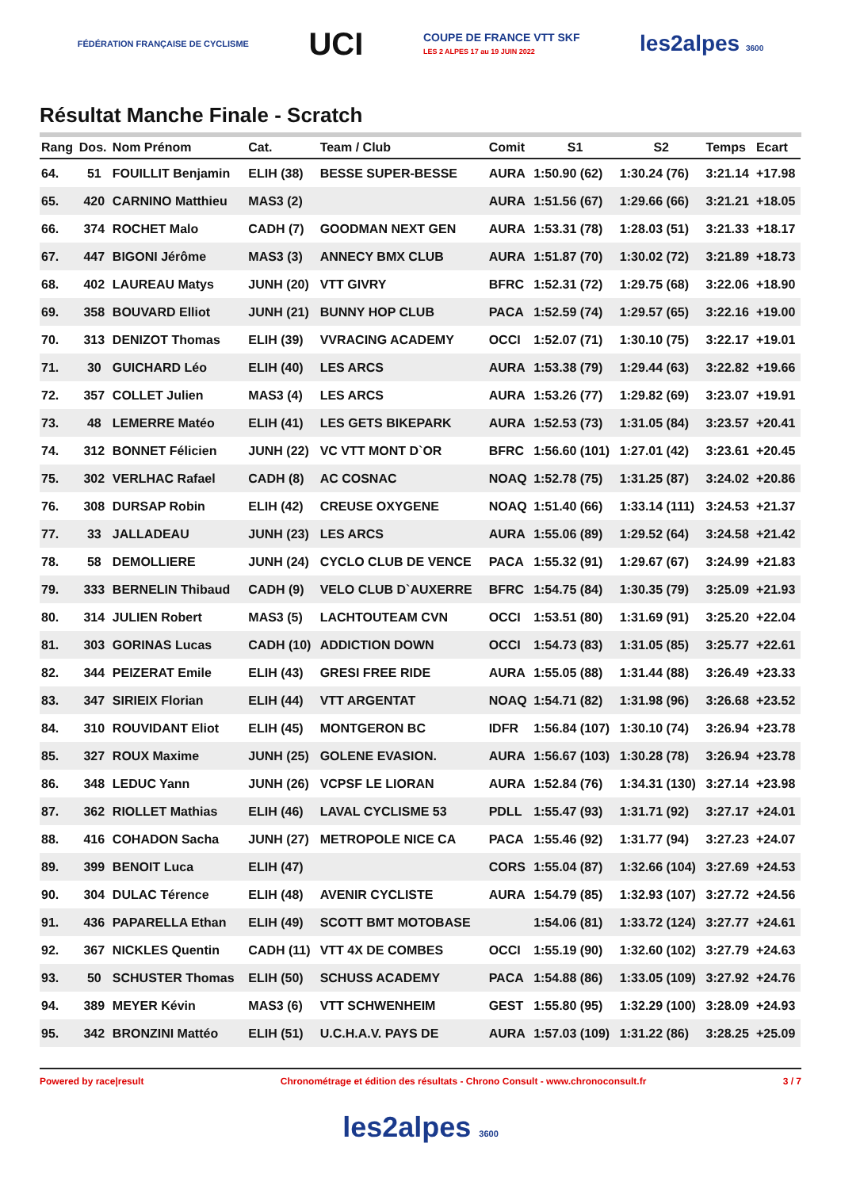FÉDÉRATION FRANÇAISE DE CYCLISME UCI COUPE DE FRANCE VTT SKF
LES 2 ALPES 17 au 19 JUIN 2022 les2alpes 3600
Résultat Manche Finale - Scratch
| Rang | Dos. | Nom Prénom | Cat. | Team / Club | Comit | S1 | S2 | Temps | Ecart |
| --- | --- | --- | --- | --- | --- | --- | --- | --- | --- |
| 64. | 51 | FOUILLIT Benjamin | ELIH (38) | BESSE SUPER-BESSE | AURA | 1:50.90 (62) | 1:30.24 (76) | 3:21.14 | +17.98 |
| 65. | 420 | CARNINO Matthieu | MAS3 (2) | | AURA | 1:51.56 (67) | 1:29.66 (66) | 3:21.21 | +18.05 |
| 66. | 374 | ROCHET Malo | CADH (7) | GOODMAN NEXT GEN | AURA | 1:53.31 (78) | 1:28.03 (51) | 3:21.33 | +18.17 |
| 67. | 447 | BIGONI Jérôme | MAS3 (3) | ANNECY BMX CLUB | AURA | 1:51.87 (70) | 1:30.02 (72) | 3:21.89 | +18.73 |
| 68. | 402 | LAUREAU Matys | JUNH (20) | VTT GIVRY | BFRC | 1:52.31 (72) | 1:29.75 (68) | 3:22.06 | +18.90 |
| 69. | 358 | BOUVARD Elliot | JUNH (21) | BUNNY HOP CLUB | PACA | 1:52.59 (74) | 1:29.57 (65) | 3:22.16 | +19.00 |
| 70. | 313 | DENIZOT Thomas | ELIH (39) | VVRACING ACADEMY | OCCI | 1:52.07 (71) | 1:30.10 (75) | 3:22.17 | +19.01 |
| 71. | 30 | GUICHARD Léo | ELIH (40) | LES ARCS | AURA | 1:53.38 (79) | 1:29.44 (63) | 3:22.82 | +19.66 |
| 72. | 357 | COLLET Julien | MAS3 (4) | LES ARCS | AURA | 1:53.26 (77) | 1:29.82 (69) | 3:23.07 | +19.91 |
| 73. | 48 | LEMERRE Matéo | ELIH (41) | LES GETS BIKEPARK | AURA | 1:52.53 (73) | 1:31.05 (84) | 3:23.57 | +20.41 |
| 74. | 312 | BONNET Félicien | JUNH (22) | VC VTT MONT D`OR | BFRC | 1:56.60 (101) | 1:27.01 (42) | 3:23.61 | +20.45 |
| 75. | 302 | VERLHAC Rafael | CADH (8) | AC COSNAC | NOAQ | 1:52.78 (75) | 1:31.25 (87) | 3:24.02 | +20.86 |
| 76. | 308 | DURSAP Robin | ELIH (42) | CREUSE OXYGENE | NOAQ | 1:51.40 (66) | 1:33.14 (111) | 3:24.53 | +21.37 |
| 77. | 33 | JALLADEAU | JUNH (23) | LES ARCS | AURA | 1:55.06 (89) | 1:29.52 (64) | 3:24.58 | +21.42 |
| 78. | 58 | DEMOLLIERE | JUNH (24) | CYCLO CLUB DE VENCE | PACA | 1:55.32 (91) | 1:29.67 (67) | 3:24.99 | +21.83 |
| 79. | 333 | BERNELIN Thibaud | CADH (9) | VELO CLUB D`AUXERRE | BFRC | 1:54.75 (84) | 1:30.35 (79) | 3:25.09 | +21.93 |
| 80. | 314 | JULIEN Robert | MAS3 (5) | LACHTOUTEAM CVN | OCCI | 1:53.51 (80) | 1:31.69 (91) | 3:25.20 | +22.04 |
| 81. | 303 | GORINAS Lucas | CADH (10) | ADDICTION DOWN | OCCI | 1:54.73 (83) | 1:31.05 (85) | 3:25.77 | +22.61 |
| 82. | 344 | PEIZERAT Emile | ELIH (43) | GRESI FREE RIDE | AURA | 1:55.05 (88) | 1:31.44 (88) | 3:26.49 | +23.33 |
| 83. | 347 | SIRIEIX Florian | ELIH (44) | VTT ARGENTAT | NOAQ | 1:54.71 (82) | 1:31.98 (96) | 3:26.68 | +23.52 |
| 84. | 310 | ROUVIDANT Eliot | ELIH (45) | MONTGERON BC | IDFR | 1:56.84 (107) | 1:30.10 (74) | 3:26.94 | +23.78 |
| 85. | 327 | ROUX Maxime | JUNH (25) | GOLENE EVASION. | AURA | 1:56.67 (103) | 1:30.28 (78) | 3:26.94 | +23.78 |
| 86. | 348 | LEDUC Yann | JUNH (26) | VCPSF LE LIORAN | AURA | 1:52.84 (76) | 1:34.31 (130) | 3:27.14 | +23.98 |
| 87. | 362 | RIOLLET Mathias | ELIH (46) | LAVAL CYCLISME 53 | PDLL | 1:55.47 (93) | 1:31.71 (92) | 3:27.17 | +24.01 |
| 88. | 416 | COHADON Sacha | JUNH (27) | METROPOLE NICE CA | PACA | 1:55.46 (92) | 1:31.77 (94) | 3:27.23 | +24.07 |
| 89. | 399 | BENOIT Luca | ELIH (47) | | CORS | 1:55.04 (87) | 1:32.66 (104) | 3:27.69 | +24.53 |
| 90. | 304 | DULAC Térence | ELIH (48) | AVENIR CYCLISTE | AURA | 1:54.79 (85) | 1:32.93 (107) | 3:27.72 | +24.56 |
| 91. | 436 | PAPARELLA Ethan | ELIH (49) | SCOTT BMT MOTOBASE | | 1:54.06 (81) | 1:33.72 (124) | 3:27.77 | +24.61 |
| 92. | 367 | NICKLES Quentin | CADH (11) | VTT 4X DE COMBES | OCCI | 1:55.19 (90) | 1:32.60 (102) | 3:27.79 | +24.63 |
| 93. | 50 | SCHUSTER Thomas | ELIH (50) | SCHUSS ACADEMY | PACA | 1:54.88 (86) | 1:33.05 (109) | 3:27.92 | +24.76 |
| 94. | 389 | MEYER Kévin | MAS3 (6) | VTT SCHWENHEIM | GEST | 1:55.80 (95) | 1:32.29 (100) | 3:28.09 | +24.93 |
| 95. | 342 | BRONZINI Mattéo | ELIH (51) | U.C.H.A.V. PAYS DE | AURA | 1:57.03 (109) | 1:31.22 (86) | 3:28.25 | +25.09 |
Powered by race|result Chronométrage et édition des résultats - Chrono Consult - www.chronoconsult.fr 3 / 7
les2alpes 3600